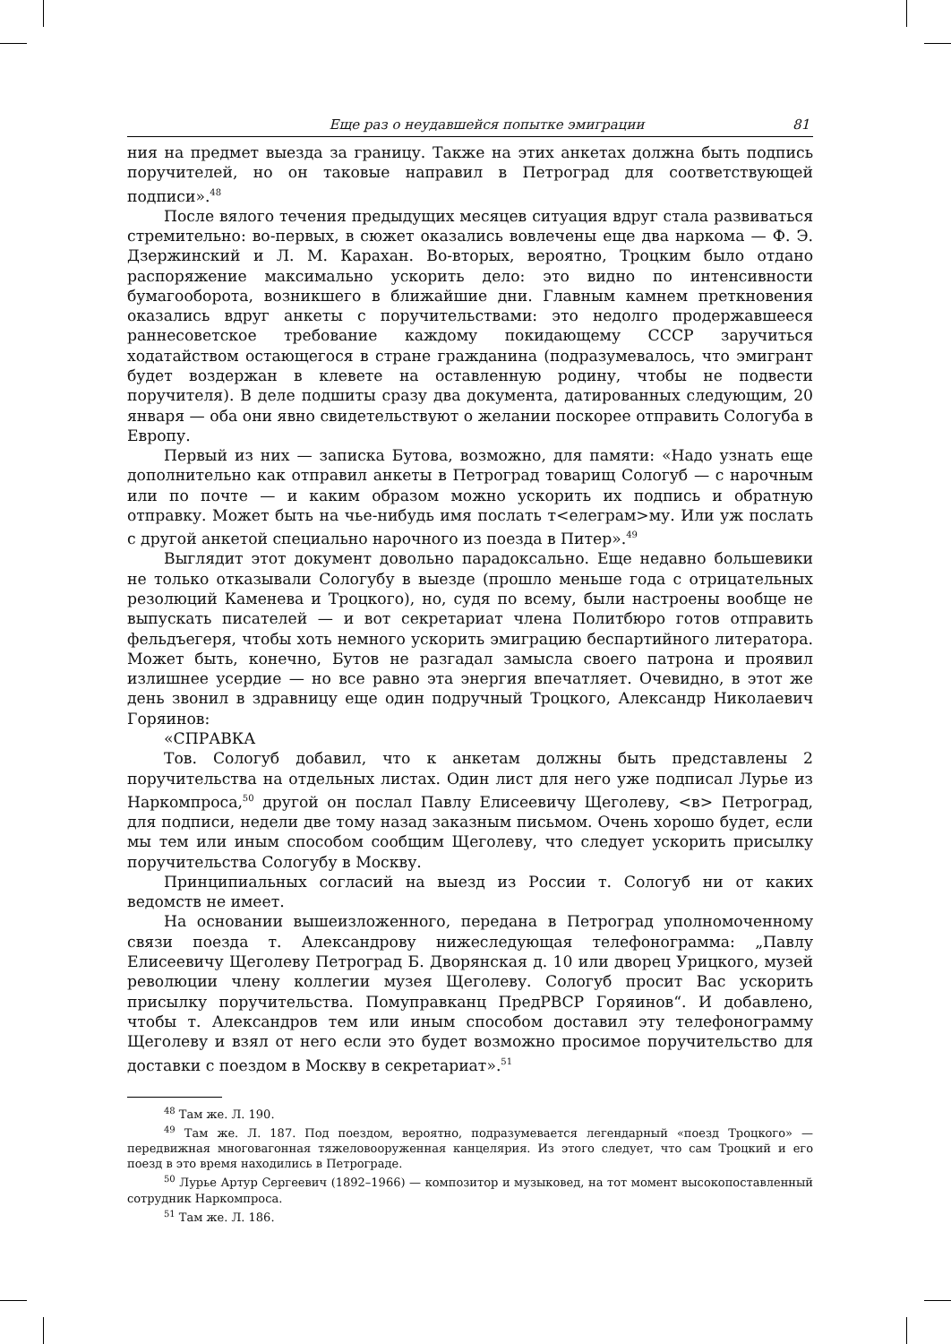Еще раз о неудавшейся попытке эмиграции 81
ния на предмет выезда за границу. Также на этих анкетах должна быть подпись поручителей, но он таковые направил в Петроград для соответствующей подписи».<sup>48</sup>
После вялого течения предыдущих месяцев ситуация вдруг стала развиваться стремительно: во-первых, в сюжет оказались вовлечены еще два наркома — Ф. Э. Дзержинский и Л. М. Карахан. Во-вторых, вероятно, Троцким было отдано распоряжение максимально ускорить дело: это видно по интенсивности бумагооборота, возникшего в ближайшие дни. Главным камнем преткновения оказались вдруг анкеты с поручительствами: это недолго продержавшееся раннесоветское требование каждому покидающему СССР заручиться ходатайством остающегося в стране гражданина (подразумевалось, что эмигрант будет воздержан в клевете на оставленную родину, чтобы не подвести поручителя). В деле подшиты сразу два документа, датированных следующим, 20 января — оба они явно свидетельствуют о желании поскорее отправить Сологуба в Европу.
Первый из них — записка Бутова, возможно, для памяти: «Надо узнать еще дополнительно как отправил анкеты в Петроград товарищ Сологуб — с нарочным или по почте — и каким образом можно ускорить их подпись и обратную отправку. Может быть на чье-нибудь имя послать т<елеграм>му. Или уж послать с другой анкетой специально нарочного из поезда в Питер».<sup>49</sup>
Выглядит этот документ довольно парадоксально. Еще недавно большевики не только отказывали Сологубу в выезде (прошло меньше года с отрицательных резолюций Каменева и Троцкого), но, судя по всему, были настроены вообще не выпускать писателей — и вот секретариат члена Политбюро готов отправить фельдъегеря, чтобы хоть немного ускорить эмиграцию беспартийного литератора. Может быть, конечно, Бутов не разгадал замысла своего патрона и проявил излишнее усердие — но все равно эта энергия впечатляет. Очевидно, в этот же день звонил в здравницу еще один подручный Троцкого, Александр Николаевич Горяинов:
«СПРАВКА
Тов. Сологуб добавил, что к анкетам должны быть представлены 2 поручительства на отдельных листах. Один лист для него уже подписал Лурье из Наркомпроса,<sup>50</sup> другой он послал Павлу Елисеевичу Щеголеву, <в> Петроград, для подписи, недели две тому назад заказным письмом. Очень хорошо будет, если мы тем или иным способом сообщим Щеголеву, что следует ускорить присылку поручительства Сологубу в Москву.
Принципиальных согласий на выезд из России т. Сологуб ни от каких ведомств не имеет.
На основании вышеизложенного, передана в Петроград уполномоченному связи поезда т. Александрову нижеследующая телефонограмма: „Павлу Елисеевичу Щеголеву Петроград Б. Дворянская д. 10 или дворец Урицкого, музей революции члену коллегии музея Щеголеву. Сологуб просит Вас ускорить присылку поручительства. Помуправканц ПредРВСР Горяинов“. И добавлено, чтобы т. Александров тем или иным способом доставил эту телефонограмму Щеголеву и взял от него если это будет возможно просимое поручительство для доставки с поездом в Москву в секретариат».<sup>51</sup>
<sup>48</sup> Там же. Л. 190.
<sup>49</sup> Там же. Л. 187. Под поездом, вероятно, подразумевается легендарный «поезд Троцкого» — передвижная многовагонная тяжеловооруженная канцелярия. Из этого следует, что сам Троцкий и его поезд в это время находились в Петрограде.
<sup>50</sup> Лурье Артур Сергеевич (1892–1966) — композитор и музыковед, на тот момент высокопоставленный сотрудник Наркомпроса.
<sup>51</sup> Там же. Л. 186.